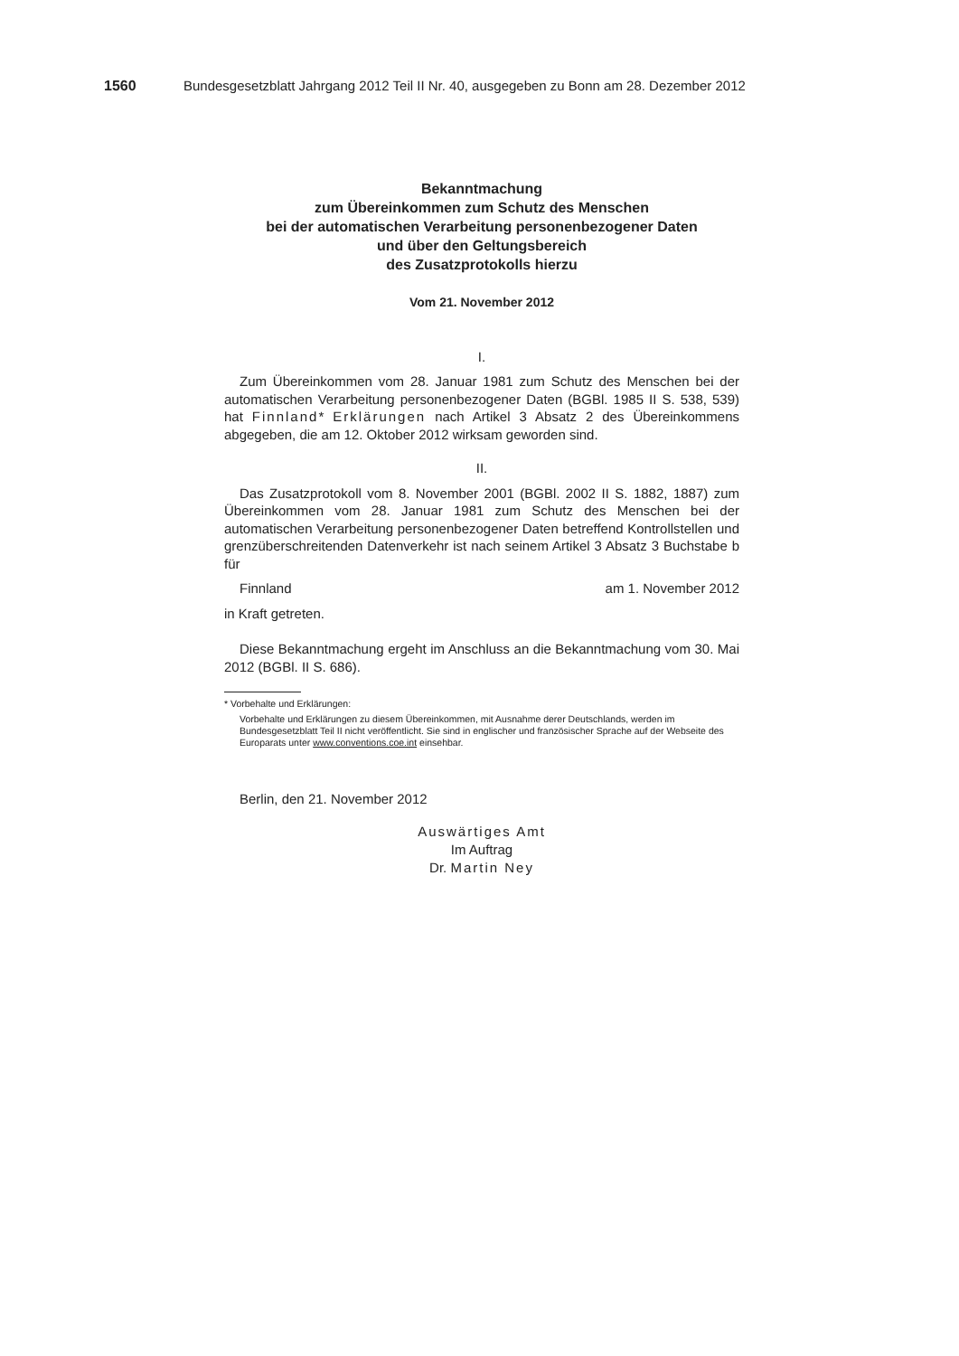1560 Bundesgesetzblatt Jahrgang 2012 Teil II Nr. 40, ausgegeben zu Bonn am 28. Dezember 2012
Bekanntmachung
zum Übereinkommen zum Schutz des Menschen
bei der automatischen Verarbeitung personenbezogener Daten
und über den Geltungsbereich
des Zusatzprotokolls hierzu
Vom 21. November 2012
I.
Zum Übereinkommen vom 28. Januar 1981 zum Schutz des Menschen bei der automatischen Verarbeitung personenbezogener Daten (BGBl. 1985 II S. 538, 539) hat Finnland* Erklärungen nach Artikel 3 Absatz 2 des Übereinkommens abgegeben, die am 12. Oktober 2012 wirksam geworden sind.
II.
Das Zusatzprotokoll vom 8. November 2001 (BGBl. 2002 II S. 1882, 1887) zum Übereinkommen vom 28. Januar 1981 zum Schutz des Menschen bei der automatischen Verarbeitung personenbezogener Daten betreffend Kontrollstellen und grenzüberschreitenden Datenverkehr ist nach seinem Artikel 3 Absatz 3 Buchstabe b für
| Finnland | am 1. November 2012 |
in Kraft getreten.
Diese Bekanntmachung ergeht im Anschluss an die Bekanntmachung vom 30. Mai 2012 (BGBl. II S. 686).
* Vorbehalte und Erklärungen:
Vorbehalte und Erklärungen zu diesem Übereinkommen, mit Ausnahme derer Deutschlands, werden im Bundesgesetzblatt Teil II nicht veröffentlicht. Sie sind in englischer und französischer Sprache auf der Webseite des Europarats unter www.conventions.coe.int einsehbar.
Berlin, den 21. November 2012
Auswärtiges Amt
Im Auftrag
Dr. Martin Ney